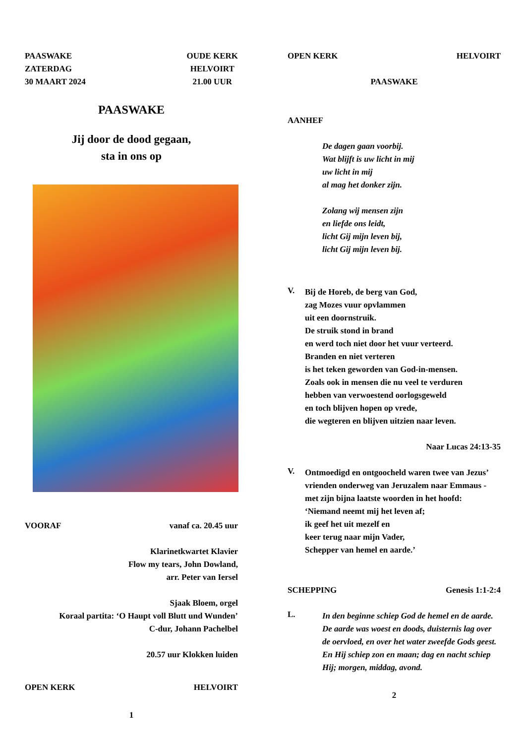PAASWAKE
ZATERDAG
30 MAART 2024 OUDE KERK
HELVOIRT
21.00 UUR
PAASWAKE
Jij door de dood gegaan,
sta in ons op
VOORAF vanaf ca. 20.45 uur
Klarinetkwartet Klavier
Flow my tears, John Dowland,
arr. Peter van Iersel
Sjaak Bloem, orgel
Koraal partita: ‘O Haupt voll Blutt und Wunden’
C-dur, Johann Pachelbel
20.57 uur Klokken luiden
OPEN KERK HELVOIRT
1
OPEN KERK HELVOIRT
PAASWAKE
AANHEF
De dagen gaan voorbij.
Wat blijft is uw licht in mij
uw licht in mij
al mag het donker zijn.
Zolang wij mensen zijn
en liefde ons leidt,
licht Gij mijn leven bij,
licht Gij mijn leven bij.
V.
Bij de Horeb, de berg van God,
zag Mozes vuur opvlammen
uit een doornstruik.
De struik stond in brand
en werd toch niet door het vuur verteerd.
Branden en niet verteren
is het teken geworden van God-in-mensen.
Zoals ook in mensen die nu veel te verduren
hebben van verwoestend oorlogsgeweld
en toch blijven hopen op vrede,
die wegteren en blijven uitzien naar leven.
Naar Lucas 24:13-35
V.
Ontmoedigd en ontgoocheld waren twee van Jezus’ vrienden onderweg van Jeruzalem naar Emmaus - met zijn bijna laatste woorden in het hoofd:
‘Niemand neemt mij het leven af;
ik geef het uit mezelf en
keer terug naar mijn Vader,
Schepper van hemel en aarde.’
SCHEPPING Genesis 1:1-2:4
L.
In den beginne schiep God de hemel en de aarde. De aarde was woest en doods, duisternis lag over de oervloed, en over het water zweefde Gods geest. En Hij schiep zon en maan; dag en nacht schiep Hij; morgen, middag, avond.
2